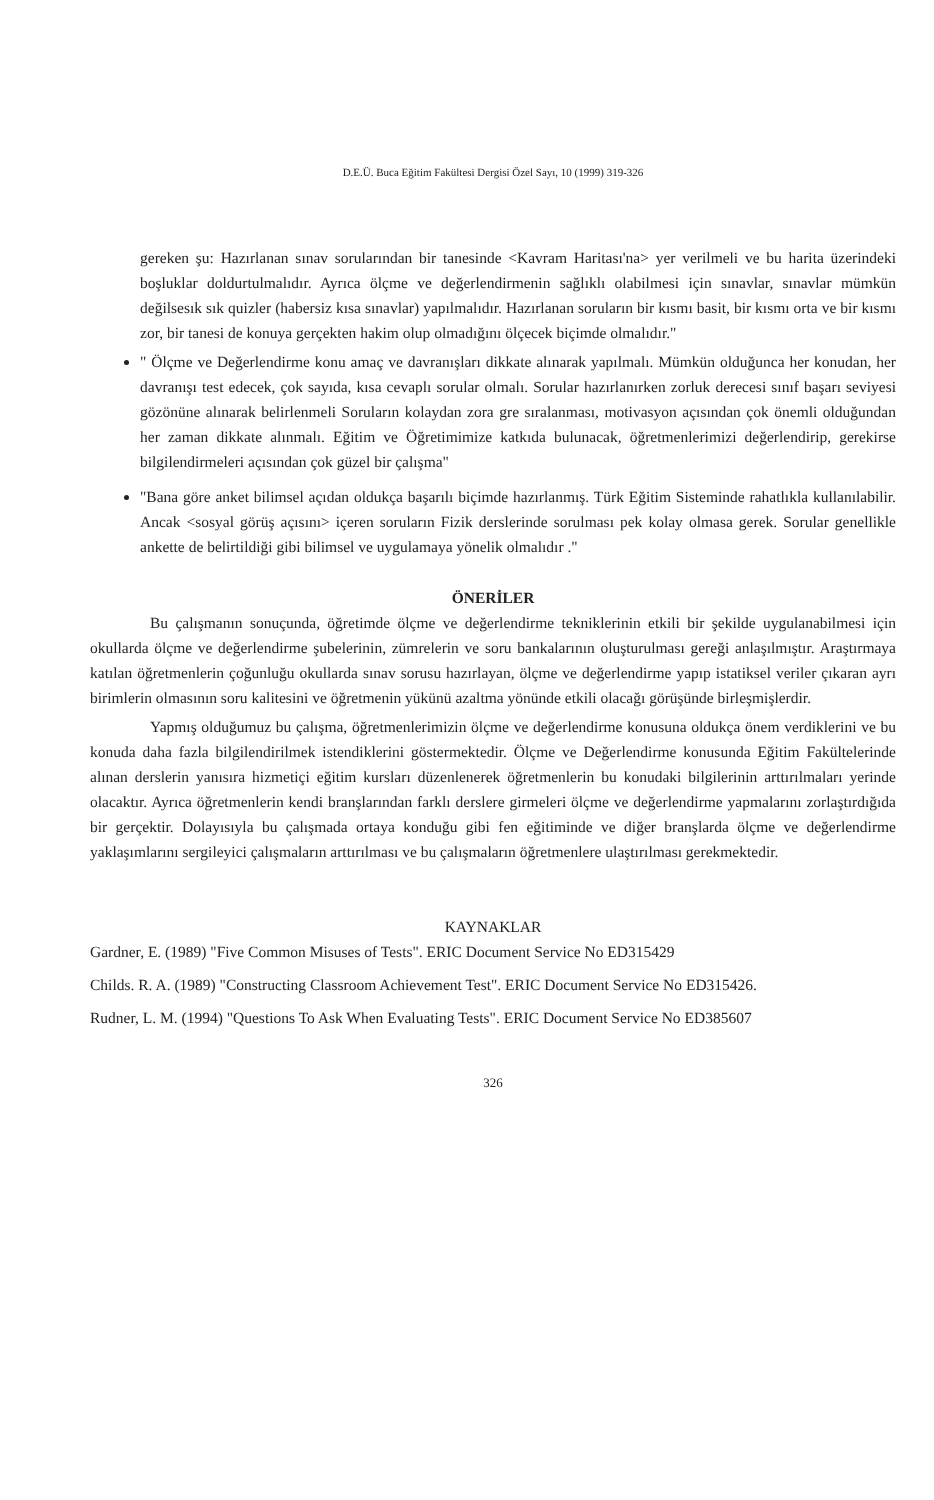D.E.Ü. Buca Eğitim Fakültesi Dergisi Özel Sayı, 10 (1999) 319-326
gereken şu: Hazırlanan sınav sorularından bir tanesinde <Kavram Haritası'na> yer verilmeli ve bu harita üzerindeki boşluklar doldurtulmalıdır. Ayrıca ölçme ve değerlendirmenin sağlıklı olabilmesi için sınavlar, sınavlar mümkün değilsesık sık quizler (habersiz kısa sınavlar) yapılmalıdır. Hazırlanan soruların bir kısmı basit, bir kısmı orta ve bir kısmı zor, bir tanesi de konuya gerçekten hakim olup olmadığını ölçecek biçimde olmalıdır."
" Ölçme ve Değerlendirme konu amaç ve davranışları dikkate alınarak yapılmalı. Mümkün olduğunca her konudan, her davranışı test edecek, çok sayıda, kısa cevaplı sorular olmalı. Sorular hazırlanırken zorluk derecesi sınıf başarı seviyesi gözönüne alınarak belirlenmeli Soruların kolaydan zora gre sıralanması, motivasyon açısından çok önemli olduğundan her zaman dikkate alınmalı. Eğitim ve Öğretimimize katkıda bulunacak, öğretmenlerimizi değerlendirip, gerekirse bilgilendirmeleri açısından çok güzel bir çalışma"
"Bana göre anket bilimsel açıdan oldukça başarılı biçimde hazırlanmış. Türk Eğitim Sisteminde rahatlıkla kullanılabilir. Ancak <sosyal görüş açısını> içeren soruların Fizik derslerinde sorulması pek kolay olmasa gerek. Sorular genellikle ankette de belirtildiği gibi bilimsel ve uygulamaya yönelik olmalıdır ."
ÖNERİLER
Bu çalışmanın sonuçunda, öğretimde ölçme ve değerlendirme tekniklerinin etkili bir şekilde uygulanabilmesi için okullarda ölçme ve değerlendirme şubelerinin, zümrelerin ve soru bankalarının oluşturulması gereği anlaşılmıştır. Araştırmaya katılan öğretmenlerin çoğunluğu okullarda sınav sorusu hazırlayan, ölçme ve değerlendirme yapıp istatiksel veriler çıkaran ayrı birimlerin olmasının soru kalitesini ve öğretmenin yükünü azaltma yönünde etkili olacağı görüşünde birleşmişlerdir.
Yapmış olduğumuz bu çalışma, öğretmenlerimizin ölçme ve değerlendirme konusuna oldukça önem verdiklerini ve bu konuda daha fazla bilgilendirilmek istendiklerini göstermektedir. Ölçme ve Değerlendirme konusunda Eğitim Fakültelerinde alınan derslerin yanısıra hizmetiçi eğitim kursları düzenlenerek öğretmenlerin bu konudaki bilgilerinin arttırılmaları yerinde olacaktır. Ayrıca öğretmenlerin kendi branşlarından farklı derslere girmeleri ölçme ve değerlendirme yapmalarını zorlaştırdığıda bir gerçektir. Dolayısıyla bu çalışmada ortaya konduğu gibi fen eğitiminde ve diğer branşlarda ölçme ve değerlendirme yaklaşımlarını sergileyici çalışmaların arttırılması ve bu çalışmaların öğretmenlere ulaştırılması gerekmektedir.
KAYNAKLAR
Gardner, E. (1989) "Five Common Misuses of Tests". ERIC Document Service No ED315429
Childs. R. A. (1989) "Constructing Classroom Achievement Test". ERIC Document Service No ED315426.
Rudner, L. M. (1994) "Questions To Ask When Evaluating Tests". ERIC Document Service No ED385607
326